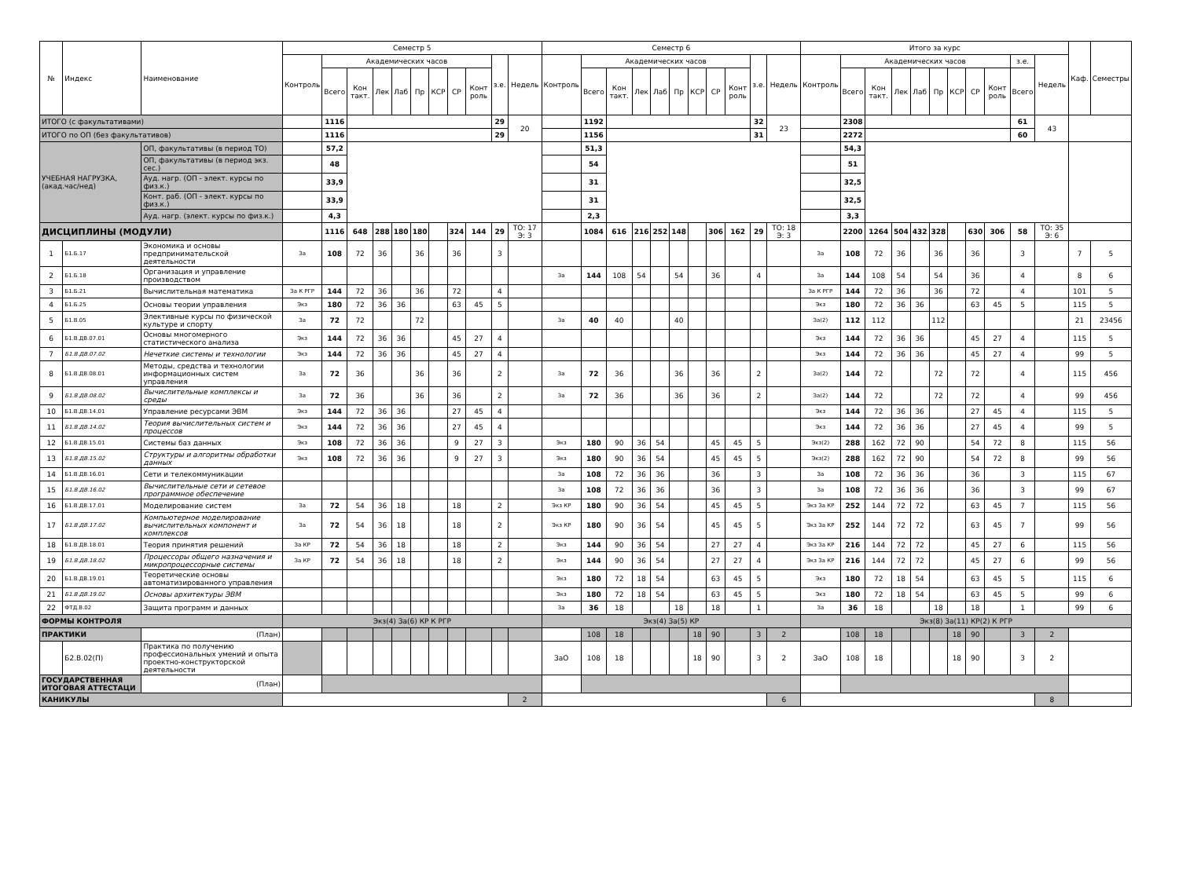| № | Индекс | Наименование | Семестр 5 | | | | | | | | | | | Семестр 6 | | | | | | | | | | | Итого за курс | | | | | | | | | | | Каф. | Семестры |
| --- | --- | --- | --- | --- | --- | --- | --- | --- | --- | --- | --- | --- | --- | --- | --- | --- | --- | --- | --- | --- | --- | --- | --- | --- | --- | --- | --- | --- | --- | --- | --- | --- | --- | --- | --- | --- | --- |
| | | | Контроль | Академических часов | | | | | | | | з.е. | Недель | Контроль | Академических часов | | | | | | | | з.е. | Недель | Контроль | Академических часов | | | | | | | | з.е. | Недель | | |
| | | | | Всего | Кон такт. | Лек | Лаб | Пр | КСР | СР | Конт роль | | | | Всего | Кон такт. | Лек | Лаб | Пр | КСР | СР | Конт роль | | | | Всего | Кон такт. | Лек | Лаб | Пр | КСР | СР | Конт роль | Всего | | | |
| ИТОГО (с факультативами) | | | | 1116 | | | | | | | | 29 | 20 | | 1192 | | | | | | | | 32 | 23 | | 2308 | | | | | | | | 61 | 43 | | |
| ИТОГО по ОП (без факультативов) | | | | 1116 | | | | | | | | 29 | | | 1156 | | | | | | | | 31 | | | 2272 | | | | | | | | 60 | | | |
| УЧЕБНАЯ НАГРУЗКА, (акад.час/нед) | | ОП, факультативы (в период ТО) | | 57,2 | | | | | | | | | | | 51,3 | | | | | | | | | | | 54,3 | | | | | | | | | | | |
| | | ОП, факультативы (в период экз. сес.) | | 48 | | | | | | | | | | | 54 | | | | | | | | | | | 51 | | | | | | | | | | | |
| | | Ауд. нагр. (ОП - элект. курсы по физ.к.) | | 33,9 | | | | | | | | | | | 31 | | | | | | | | | | | 32,5 | | | | | | | | | | | |
| | | Конт. раб. (ОП - элект. курсы по физ.к.) | | 33,9 | | | | | | | | | | | 31 | | | | | | | | | | | 32,5 | | | | | | | | | | | |
| | | Ауд. нагр. (элект. курсы по физ.к.) | | 4,3 | | | | | | | | | | | 2,3 | | | | | | | | | | | 3,3 | | | | | | | | | | | |
| ДИСЦИПЛИНЫ (МОДУЛИ) | | | | 1116 | 648 | 288 | 180 | 180 | | 324 | 144 | 29 | ТО: 17 Э: 3 | | 1084 | 616 | 216 | 252 | 148 | | 306 | 162 | 29 | ТО: 18 Э: 3 | | 2200 | 1264 | 504 | 432 | 328 | | 630 | 306 | 58 | ТО: 35 Э: 6 | | |
| 1 | Б1.Б.17 | Экономика и основы предпринимательской деятельности | За | 108 | 72 | 36 | | 36 | | 36 | | 3 | | | | | | | | | | | | | За | 108 | 72 | 36 | | 36 | | 36 | | 3 | | 7 | 5 |
| 2 | Б1.Б.18 | Организация и управление производством | | | | | | | | | | | | За | 144 | 108 | 54 | | 54 | | 36 | | 4 | | За | 144 | 108 | 54 | | 54 | | 36 | | 4 | | 8 | 6 |
| 3 | Б1.Б.21 | Вычислительная математика | За К РГР | 144 | 72 | 36 | | 36 | | 72 | | 4 | | | | | | | | | | | | | За К РГР | 144 | 72 | 36 | | 36 | | 72 | | 4 | | 101 | 5 |
| 4 | Б1.Б.25 | Основы теории управления | Экз | 180 | 72 | 36 | 36 | | | 63 | 45 | 5 | | | | | | | | | | | | | Экз | 180 | 72 | 36 | 36 | | | 63 | 45 | 5 | | 115 | 5 |
| 5 | Б1.В.05 | Элективные курсы по физической культуре и спорту | За | 72 | 72 | | | 72 | | | | | | За | 40 | 40 | | | 40 | | | | | | За(2) | 112 | 112 | | | 112 | | | | | | 21 | 23456 |
| 6 | Б1.В.ДВ.07.01 | Основы многомерного статистического анализа | Экз | 144 | 72 | 36 | 36 | | | 45 | 27 | 4 | | | | | | | | | | | | | Экз | 144 | 72 | 36 | 36 | | | 45 | 27 | 4 | | 115 | 5 |
| 7 | Б1.В.ДВ.07.02 | Нечеткие системы и технологии | Экз | 144 | 72 | 36 | 36 | | | 45 | 27 | 4 | | | | | | | | | | | | | Экз | 144 | 72 | 36 | 36 | | | 45 | 27 | 4 | | 99 | 5 |
| 8 | Б1.В.ДВ.08.01 | Методы, средства и технологии информационных систем управления | За | 72 | 36 | | | 36 | | 36 | | 2 | | За | 72 | 36 | | | 36 | | 36 | | 2 | | За(2) | 144 | 72 | | | 72 | | 72 | | 4 | | 115 | 456 |
| 9 | Б1.В.ДВ.08.02 | Вычислительные комплексы и среды | За | 72 | 36 | | | 36 | | 36 | | 2 | | За | 72 | 36 | | | 36 | | 36 | | 2 | | За(2) | 144 | 72 | | | 72 | | 72 | | 4 | | 99 | 456 |
| 10 | Б1.В.ДВ.14.01 | Управление ресурсами ЭВМ | Экз | 144 | 72 | 36 | 36 | | | 27 | 45 | 4 | | | | | | | | | | | | | Экз | 144 | 72 | 36 | 36 | | | 27 | 45 | 4 | | 115 | 5 |
| 11 | Б1.В.ДВ.14.02 | Теория вычислительных систем и процессов | Экз | 144 | 72 | 36 | 36 | | | 27 | 45 | 4 | | | | | | | | | | | | | Экз | 144 | 72 | 36 | 36 | | | 27 | 45 | 4 | | 99 | 5 |
| 12 | Б1.В.ДВ.15.01 | Системы баз данных | Экз | 108 | 72 | 36 | 36 | | | 9 | 27 | 3 | | Экз | 180 | 90 | 36 | 54 | | | 45 | 45 | 5 | | Экз(2) | 288 | 162 | 72 | 90 | | | 54 | 72 | 8 | | 115 | 56 |
| 13 | Б1.В.ДВ.15.02 | Структуры и алгоритмы обработки данных | Экз | 108 | 72 | 36 | 36 | | | 9 | 27 | 3 | | Экз | 180 | 90 | 36 | 54 | | | 45 | 45 | 5 | | Экз(2) | 288 | 162 | 72 | 90 | | | 54 | 72 | 8 | | 99 | 56 |
| 14 | Б1.В.ДВ.16.01 | Сети и телекоммуникации | | | | | | | | | | | | За | 108 | 72 | 36 | 36 | | | 36 | | 3 | | За | 108 | 72 | 36 | 36 | | | 36 | | 3 | | 115 | 67 |
| 15 | Б1.В.ДВ.16.02 | Вычислительные сети и сетевое программное обеспечение | | | | | | | | | | | | За | 108 | 72 | 36 | 36 | | | 36 | | 3 | | За | 108 | 72 | 36 | 36 | | | 36 | | 3 | | 99 | 67 |
| 16 | Б1.В.ДВ.17.01 | Моделирование систем | За | 72 | 54 | 36 | 18 | | | 18 | | 2 | | Экз КР | 180 | 90 | 36 | 54 | | | 45 | 45 | 5 | | Экз За КР | 252 | 144 | 72 | 72 | | | 63 | 45 | 7 | | 115 | 56 |
| 17 | Б1.В.ДВ.17.02 | Компьютерное моделирование вычислительных компонент и комплексов | За | 72 | 54 | 36 | 18 | | | 18 | | 2 | | Экз КР | 180 | 90 | 36 | 54 | | | 45 | 45 | 5 | | Экз За КР | 252 | 144 | 72 | 72 | | | 63 | 45 | 7 | | 99 | 56 |
| 18 | Б1.В.ДВ.18.01 | Теория принятия решений | За КР | 72 | 54 | 36 | 18 | | | 18 | | 2 | | Экз | 144 | 90 | 36 | 54 | | | 27 | 27 | 4 | | Экз За КР | 216 | 144 | 72 | 72 | | | 45 | 27 | 6 | | 115 | 56 |
| 19 | Б1.В.ДВ.18.02 | Процессоры общего назначения и микропроцессорные системы | За КР | 72 | 54 | 36 | 18 | | | 18 | | 2 | | Экз | 144 | 90 | 36 | 54 | | | 27 | 27 | 4 | | Экз За КР | 216 | 144 | 72 | 72 | | | 45 | 27 | 6 | | 99 | 56 |
| 20 | Б1.В.ДВ.19.01 | Теоретические основы автоматизированного управления | | | | | | | | | | | | Экз | 180 | 72 | 18 | 54 | | | 63 | 45 | 5 | | Экз | 180 | 72 | 18 | 54 | | | 63 | 45 | 5 | | 115 | 6 |
| 21 | Б1.В.ДВ.19.02 | Основы архитектуры ЭВМ | | | | | | | | | | | | Экз | 180 | 72 | 18 | 54 | | | 63 | 45 | 5 | | Экз | 180 | 72 | 18 | 54 | | | 63 | 45 | 5 | | 99 | 6 |
| 22 | ФТД.В.02 | Защита программ и данных | | | | | | | | | | | | За | 36 | 18 | | | 18 | | 18 | | 1 | | За | 36 | 18 | | | 18 | | 18 | | 1 | | 99 | 6 |
| ФОРМЫ КОНТРОЛЯ | | | Экз(4) За(6) КР К РГР | | | | | | | | | | | Экз(4) За(5) КР | | | | | | | | | | | Экз(8) За(11) КР(2) К РГР | | | | | | | | | | | | |
| ПРАКТИКИ | | (План) | | | | | | | | | | | | | 108 | 18 | | | | 18 | 90 | | 3 | 2 | | 108 | 18 | | | | 18 | 90 | | 3 | 2 | | |
| | Б2.В.02(П) | Практика по получению профессиональных умений и опыта проектно-конструкторской деятельности | | | | | | | | | | | | ЗаО | 108 | 18 | | | | 18 | 90 | | 3 | 2 | ЗаО | 108 | 18 | | | | 18 | 90 | | 3 | 2 | | |
| ГОСУДАРСТВЕННАЯ ИТОГОВАЯ АТТЕСТАЦИ | | (План) | | | | | | | | | | | | | | | | | | | | | | | | | | | | | | | | | | | |
| КАНИКУЛЫ | | | | | | | | | | | | | 2 | | | | | | | | | | | 6 | | | | | | | | | | | 8 | | |